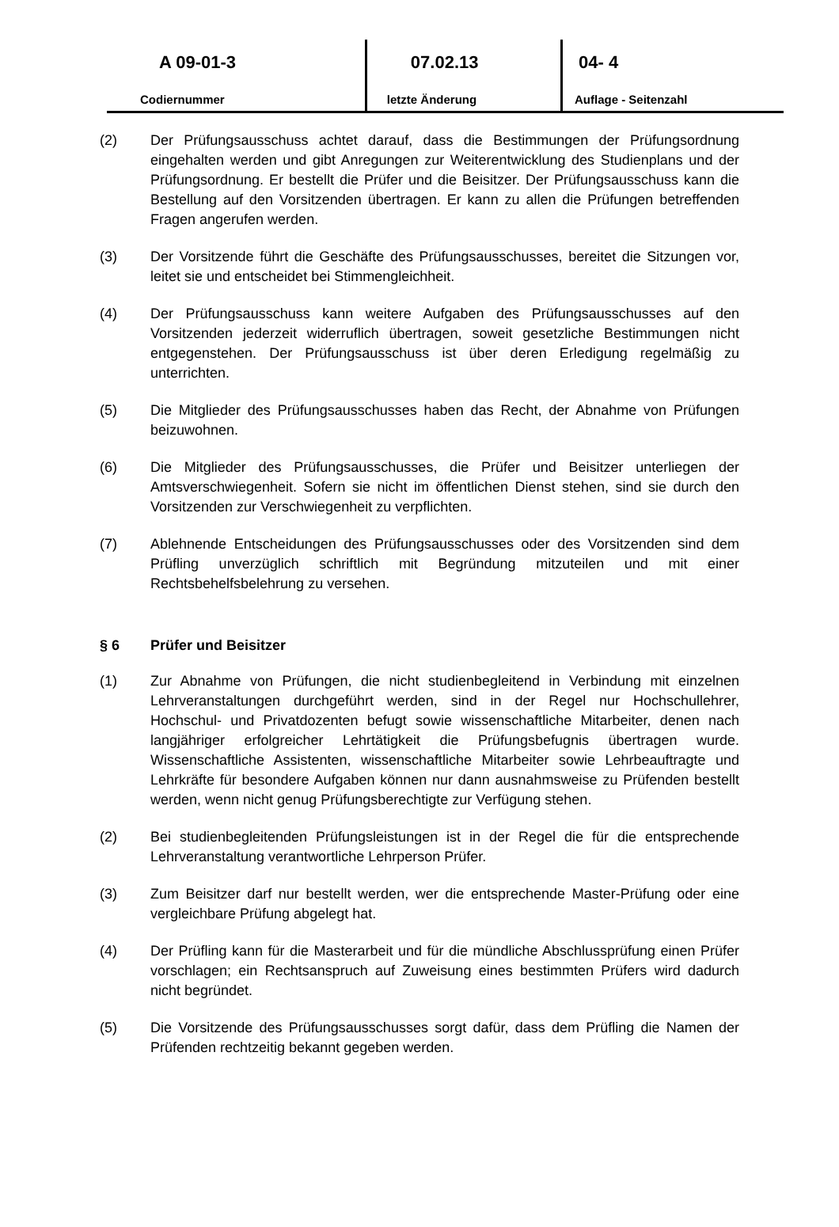A 09-01-3
Codiernummer
07.02.13
letzte Änderung
04- 4
Auflage - Seitenzahl
(2) Der Prüfungsausschuss achtet darauf, dass die Bestimmungen der Prüfungsordnung eingehalten werden und gibt Anregungen zur Weiterentwicklung des Studienplans und der Prüfungsordnung. Er bestellt die Prüfer und die Beisitzer. Der Prüfungsausschuss kann die Bestellung auf den Vorsitzenden übertragen. Er kann zu allen die Prüfungen betreffenden Fragen angerufen werden.
(3) Der Vorsitzende führt die Geschäfte des Prüfungsausschusses, bereitet die Sitzungen vor, leitet sie und entscheidet bei Stimmengleichheit.
(4) Der Prüfungsausschuss kann weitere Aufgaben des Prüfungsausschusses auf den Vorsitzenden jederzeit widerruflich übertragen, soweit gesetzliche Bestimmungen nicht entgegenstehen. Der Prüfungsausschuss ist über deren Erledigung regelmäßig zu unterrichten.
(5) Die Mitglieder des Prüfungsausschusses haben das Recht, der Abnahme von Prüfungen beizuwohnen.
(6) Die Mitglieder des Prüfungsausschusses, die Prüfer und Beisitzer unterliegen der Amtsverschwiegenheit. Sofern sie nicht im öffentlichen Dienst stehen, sind sie durch den Vorsitzenden zur Verschwiegenheit zu verpflichten.
(7) Ablehnende Entscheidungen des Prüfungsausschusses oder des Vorsitzenden sind dem Prüfling unverzüglich schriftlich mit Begründung mitzuteilen und mit einer Rechtsbehelfsbelehrung zu versehen.
§ 6 Prüfer und Beisitzer
(1) Zur Abnahme von Prüfungen, die nicht studienbegleitend in Verbindung mit einzelnen Lehrveranstaltungen durchgeführt werden, sind in der Regel nur Hochschullehrer, Hochschul- und Privatdozenten befugt sowie wissenschaftliche Mitarbeiter, denen nach langjähriger erfolgreicher Lehrtätigkeit die Prüfungsbefugnis übertragen wurde. Wissenschaftliche Assistenten, wissenschaftliche Mitarbeiter sowie Lehrbeauftragte und Lehrkräfte für besondere Aufgaben können nur dann ausnahmsweise zu Prüfenden bestellt werden, wenn nicht genug Prüfungsberechtigte zur Verfügung stehen.
(2) Bei studienbegleitenden Prüfungsleistungen ist in der Regel die für die entsprechende Lehrveranstaltung verantwortliche Lehrperson Prüfer.
(3) Zum Beisitzer darf nur bestellt werden, wer die entsprechende Master-Prüfung oder eine vergleichbare Prüfung abgelegt hat.
(4) Der Prüfling kann für die Masterarbeit und für die mündliche Abschlussprüfung einen Prüfer vorschlagen; ein Rechtsanspruch auf Zuweisung eines bestimmten Prüfers wird dadurch nicht begründet.
(5) Die Vorsitzende des Prüfungsausschusses sorgt dafür, dass dem Prüfling die Namen der Prüfenden rechtzeitig bekannt gegeben werden.